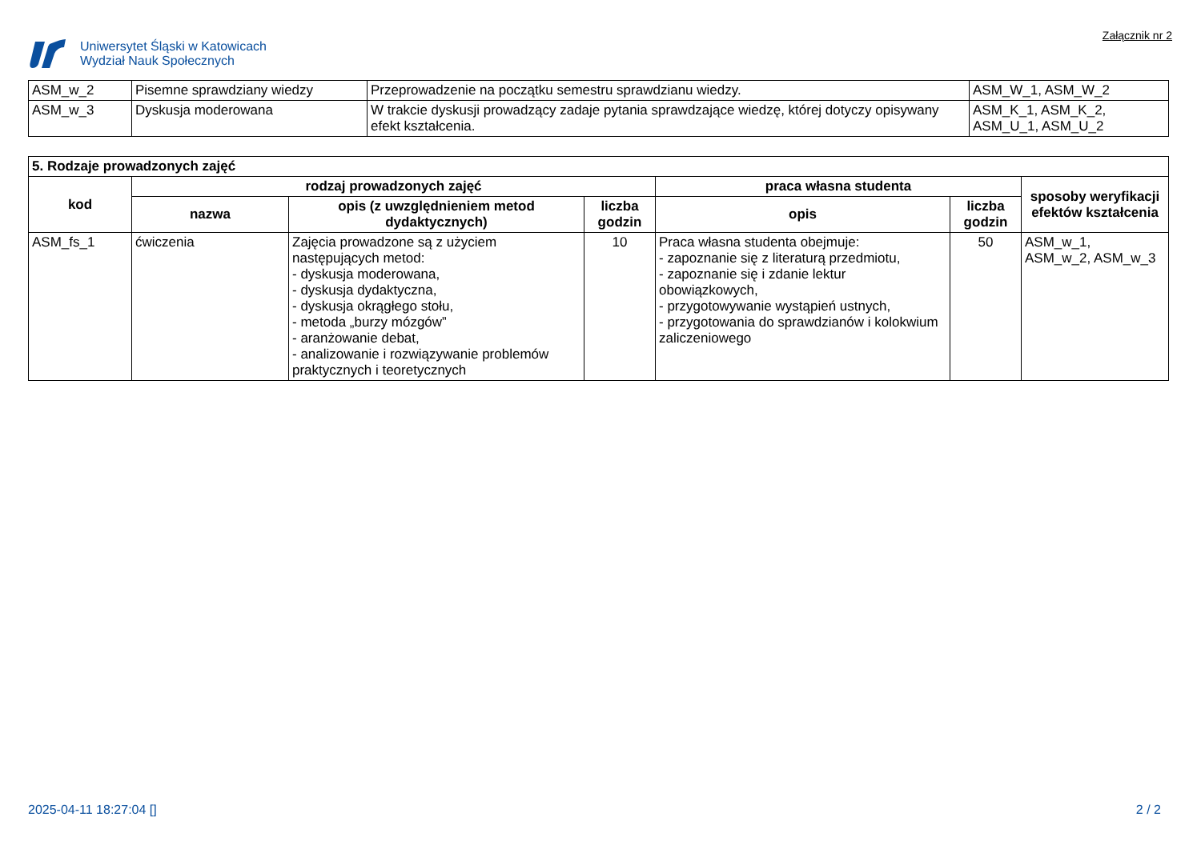Uniwersytet Śląski w Katowicach
Wydział Nauk Społecznych
Załącznik nr 2
| ASM_w_2 | Pisemne sprawdziany wiedzy | Przeprowadzenie na początku semestru sprawdzianu wiedzy. | ASM_W_1, ASM_W_2 |
| ASM_w_3 | Dyskusja moderowana | W trakcie dyskusji prowadzący zadaje pytania sprawdzające wiedzę, której dotyczy opisywany efekt kształcenia. | ASM_K_1, ASM_K_2, ASM_U_1, ASM_U_2 |
| 5. Rodzaje prowadzonych zajęć | | | | | | |
| kod | rodzaj prowadzonych zajęć | | | praca własna studenta | | sposoby weryfikacji efektów kształcenia |
| | nazwa | opis (z uwzględnieniem metod dydaktycznych) | liczba godzin | opis | liczba godzin | |
| ASM_fs_1 | ćwiczenia | Zajęcia prowadzone są z użyciem następujących metod: - dyskusja moderowana, - dyskusja dydaktyczna, - dyskusja okrągłego stołu, - metoda „burzy mózgów” - aranżowanie debat, - analizowanie i rozwiązywanie problemów praktycznych i teoretycznych | 10 | Praca własna studenta obejmuje: - zapoznanie się z literaturą przedmiotu, - zapoznanie się i zdanie lektur obowiązkowych, - przygotowywanie wystąpień ustnych, - przygotowania do sprawdzianów i kolokwium zaliczeniowego | 50 | ASM_w_1, ASM_w_2, ASM_w_3 |
2025-04-11 18:27:04 [] 2 / 2